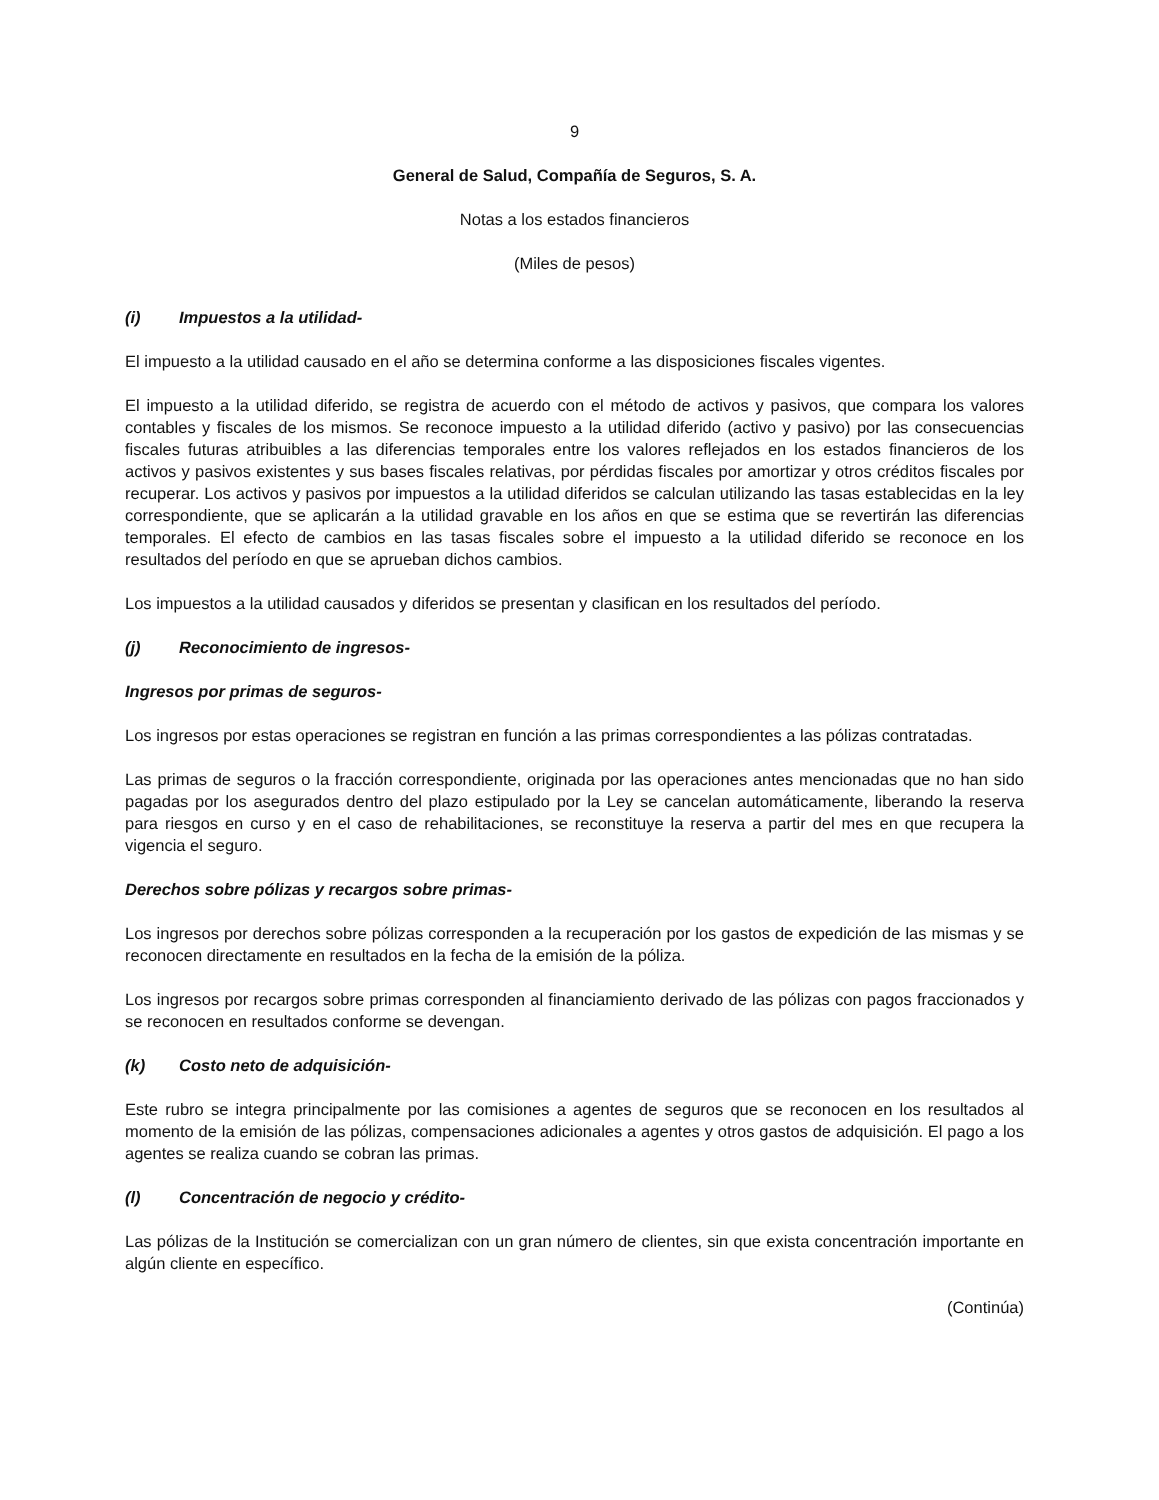9
General de Salud, Compañía de Seguros, S. A.
Notas a los estados financieros
(Miles de pesos)
(i) Impuestos a la utilidad-
El impuesto a la utilidad causado en el año se determina conforme a las disposiciones fiscales vigentes.
El impuesto a la utilidad diferido, se registra de acuerdo con el método de activos y pasivos, que compara los valores contables y fiscales de los mismos. Se reconoce impuesto a la utilidad diferido (activo y pasivo) por las consecuencias fiscales futuras atribuibles a las diferencias temporales entre los valores reflejados en los estados financieros de los activos y pasivos existentes y sus bases fiscales relativas, por pérdidas fiscales por amortizar y otros créditos fiscales por recuperar. Los activos y pasivos por impuestos a la utilidad diferidos se calculan utilizando las tasas establecidas en la ley correspondiente, que se aplicarán a la utilidad gravable en los años en que se estima que se revertirán las diferencias temporales. El efecto de cambios en las tasas fiscales sobre el impuesto a la utilidad diferido se reconoce en los resultados del período en que se aprueban dichos cambios.
Los impuestos a la utilidad causados y diferidos se presentan y clasifican en los resultados del período.
(j) Reconocimiento de ingresos-
Ingresos por primas de seguros-
Los ingresos por estas operaciones se registran en función a las primas correspondientes a las pólizas contratadas.
Las primas de seguros o la fracción correspondiente, originada por las operaciones antes mencionadas que no han sido pagadas por los asegurados dentro del plazo estipulado por la Ley se cancelan automáticamente, liberando la reserva para riesgos en curso y en el caso de rehabilitaciones, se reconstituye la reserva a partir del mes en que recupera la vigencia el seguro.
Derechos sobre pólizas y recargos sobre primas-
Los ingresos por derechos sobre pólizas corresponden a la recuperación por los gastos de expedición de las mismas y se reconocen directamente en resultados en la fecha de la emisión de la póliza.
Los ingresos por recargos sobre primas corresponden al financiamiento derivado de las pólizas con pagos fraccionados y se reconocen en resultados conforme se devengan.
(k) Costo neto de adquisición-
Este rubro se integra principalmente por las comisiones a agentes de seguros que se reconocen en los resultados al momento de la emisión de las pólizas, compensaciones adicionales a agentes y otros gastos de adquisición. El pago a los agentes se realiza cuando se cobran las primas.
(l) Concentración de negocio y crédito-
Las pólizas de la Institución se comercializan con un gran número de clientes, sin que exista concentración importante en algún cliente en específico.
(Continúa)